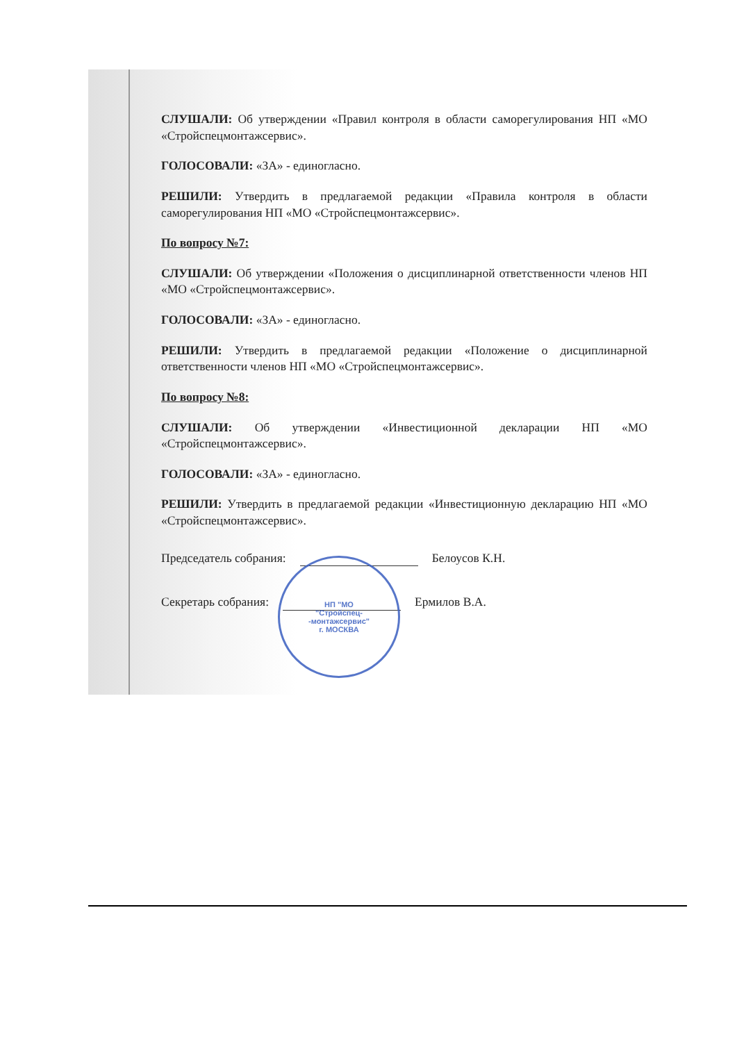СЛУШАЛИ: Об утверждении «Правил контроля в области саморегулирования НП «МО «Стройспецмонтажсервис».
ГОЛОСОВАЛИ: «ЗА» - единогласно.
РЕШИЛИ: Утвердить в предлагаемой редакции «Правила контроля в области саморегулирования НП «МО «Стройспецмонтажсервис».
По вопросу №7:
СЛУШАЛИ: Об утверждении «Положения о дисциплинарной ответственности членов НП «МО «Стройспецмонтажсервис».
ГОЛОСОВАЛИ: «ЗА» - единогласно.
РЕШИЛИ: Утвердить в предлагаемой редакции «Положение о дисциплинарной ответственности членов НП «МО «Стройспецмонтажсервис».
По вопросу №8:
СЛУШАЛИ: Об утверждении «Инвестиционной декларации НП «МО «Стройспецмонтажсервис».
ГОЛОСОВАЛИ: «ЗА» - единогласно.
РЕШИЛИ: Утвердить в предлагаемой редакции «Инвестиционную декларацию НП «МО «Стройспецмонтажсервис».
Председатель собрания: Белоусов К.Н.
Секретарь собрания: Ермилов В.А.
НП "МО
"Стройспец-
-монтажсервис"
г. МОСКВА